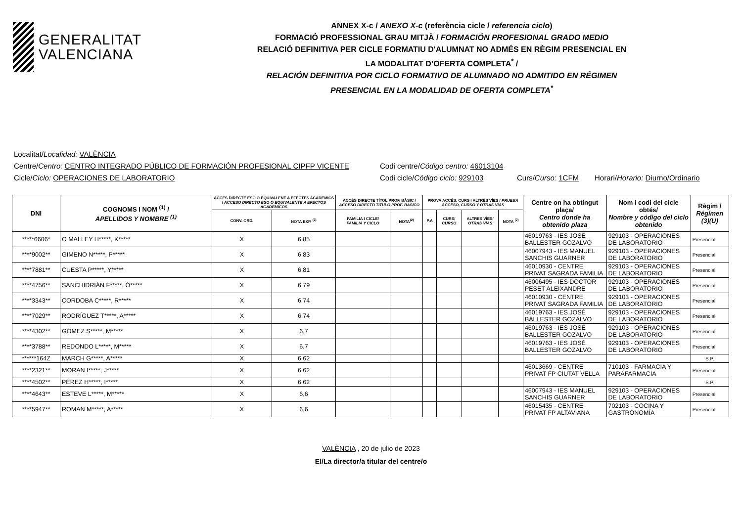GENERALITAT
VALENCIANA
ANNEX X-c / ANEXO X-c (referència cicle / referencia ciclo)
FORMACIÓ PROFESSIONAL GRAU MITJÀ / FORMACIÓN PROFESIONAL GRADO MEDIO
RELACIÓ DEFINITIVA PER CICLE FORMATIU D'ALUMNAT NO ADMÉS EN RÈGIM PRESENCIAL EN
LA MODALITAT D’OFERTA COMPLETA<sup>*</sup> /
RELACIÓN DEFINITIVA POR CICLO FORMATIVO DE ALUMNADO NO ADMITIDO EN RÉGIMEN
PRESENCIAL EN LA MODALIDAD DE OFERTA COMPLETA<sup>*</sup>
Localitat/Localidad: VALÈNCIA
Centre/Centro: CENTRO INTEGRADO PÚBLICO DE FORMACIÓN PROFESIONAL CIPFP VICENTE Codi centre/Código centro: 46013104
Cicle/Ciclo: OPERACIONES DE LABORATORIO Codi cicle/Código ciclo: 929103 Curs/Curso: 1CFM Horari/Horario: Diurno/Ordinario
| DNI | COGNOMS I NOM <sup>(1)</sup> / APELLIDOS Y NOMBRE <sup>(1)</sup> | ACCÉS DIRECTE ESO O EQUIVALENT A EFECTES ACADÈMICS / ACCESO DIRECTO ESO O EQUIVALENTE A EFECTOS ACADÉMICOS | | ACCÉS DIRECTE TÍTOL PROF. BÀSIC / ACCESO DIRECTO TÍTULO PROF. BÁSICO | | PROVA ACCÉS, CURS I ALTRES VÍES / PRUEBA ACCESO, CURSO Y OTRAS VÍAS | | | | Centre on ha obtingut plaça/ Centro donde ha obtenido plaza | Nom i codi del cicle obtés/ Nombre y código del ciclo obtenido | Règim / Régimen (3)(U) |
| --- | --- | --- | --- | --- | --- | --- | --- | --- | --- | --- | --- | --- |
| | | CONV. ORD. | NOTA EXP. <sup>(2)</sup> | FAMÍLIA I CICLE/ FAMILIA Y CICLO | NOTA<sup>(2)</sup> | P.A | CURS/ CURSO | ALTRES VÍES/ OTRAS VÍAS | NOTA <sup>(2)</sup> | | | |
| *****6606* | O MALLEY H*****, K***** | X | 6,85 | | | | | | | 46019763 - IES JOSÉ BALLESTER GOZALVO | 929103 - OPERACIONES DE LABORATORIO | Presencial |
| ****9002** | GIMENO N*****, P***** | X | 6,83 | | | | | | | 46007943 - IES MANUEL SANCHIS GUARNER | 929103 - OPERACIONES DE LABORATORIO | Presencial |
| ****7881** | CUESTA P*****, Y***** | X | 6,81 | | | | | | | 46010930 - CENTRE PRIVAT SAGRADA FAMILIA | 929103 - OPERACIONES DE LABORATORIO | Presencial |
| ****4756** | SANCHIDRIÁN F*****, Ó***** | X | 6,79 | | | | | | | 46006495 - IES DOCTOR PESET ALEIXANDRE | 929103 - OPERACIONES DE LABORATORIO | Presencial |
| ****3343** | CORDOBA C*****, R***** | X | 6,74 | | | | | | | 46010930 - CENTRE PRIVAT SAGRADA FAMILIA | 929103 - OPERACIONES DE LABORATORIO | Presencial |
| ****7029** | RODRÍGUEZ T*****, A***** | X | 6,74 | | | | | | | 46019763 - IES JOSÉ BALLESTER GOZALVO | 929103 - OPERACIONES DE LABORATORIO | Presencial |
| ****4302** | GÓMEZ S*****, M***** | X | 6,7 | | | | | | | 46019763 - IES JOSÉ BALLESTER GOZALVO | 929103 - OPERACIONES DE LABORATORIO | Presencial |
| ****3788** | REDONDO L*****, M***** | X | 6,7 | | | | | | | 46019763 - IES JOSÉ BALLESTER GOZALVO | 929103 - OPERACIONES DE LABORATORIO | Presencial |
| ******164Z | MARCH G*****, A***** | X | 6,62 | | | | | | | | | S.P. |
| ****2321** | MORAN I*****, J***** | X | 6,62 | | | | | | | 46013669 - CENTRE PRIVAT FP CIUTAT VELLA | 710103 - FARMACIA Y PARAFARMACIA | Presencial |
| ****4502** | PÉREZ H*****, I***** | X | 6,62 | | | | | | | | | S.P. |
| ****4643** | ESTEVE L*****, M***** | X | 6,6 | | | | | | | 46007943 - IES MANUEL SANCHIS GUARNER | 929103 - OPERACIONES DE LABORATORIO | Presencial |
| ****5947** | ROMAN M*****, A***** | X | 6,6 | | | | | | | 46015435 - CENTRE PRIVAT FP ALTAVIANA | 702103 - COCINA Y GASTRONOMÍA | Presencial |
VALÈNCIA , 20 de julio de 2023
El/La director/a titular del centre/o